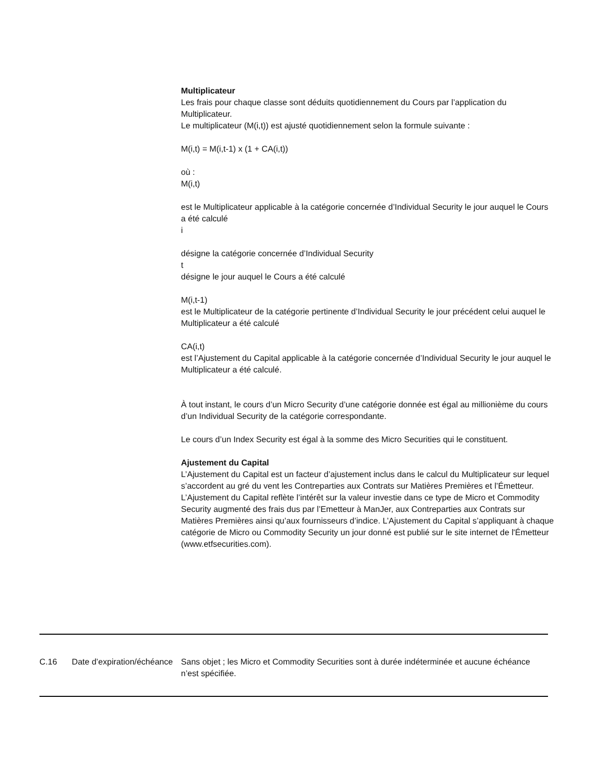Multiplicateur
Les frais pour chaque classe sont déduits quotidiennement du Cours par l’application du Multiplicateur.
Le multiplicateur (M(i,t)) est ajusté quotidiennement selon la formule suivante :
M(i,t) = M(i,t-1) x (1 + CA(i,t))
où :
M(i,t)
est le Multiplicateur applicable à la catégorie concernée d’Individual Security le jour auquel le Cours a été calculé
i
désigne la catégorie concernée d’Individual Security
t
désigne le jour auquel le Cours a été calculé
M(i,t-1)
est le Multiplicateur de la catégorie pertinente d’Individual Security le jour précédent celui auquel le Multiplicateur a été calculé
CA(i,t)
est l’Ajustement du Capital applicable à la catégorie concernée d’Individual Security le jour auquel le Multiplicateur a été calculé.
À tout instant, le cours d’un Micro Security d’une catégorie donnée est égal au millionième du cours d’un Individual Security de la catégorie correspondante.
Le cours d’un Index Security est égal à la somme des Micro Securities qui le constituent.
Ajustement du Capital
L’Ajustement du Capital est un facteur d’ajustement inclus dans le calcul du Multiplicateur sur lequel s’accordent au gré du vent les Contreparties aux Contrats sur Matières Premières et l’Émetteur. L’Ajustement du Capital reflète l’intérêt sur la valeur investie dans ce type de Micro et Commodity Security augmenté des frais dus par l’Emetteur à ManJer, aux Contreparties aux Contrats sur Matières Premières ainsi qu’aux fournisseurs d’indice. L’Ajustement du Capital s’appliquant à chaque catégorie de Micro ou Commodity Security un jour donné est publié sur le site internet de l'Émetteur (www.etfsecurities.com).
| C.16 | Date d’expiration/échéance | Sans objet ; les Micro et Commodity Securities sont à durée indéterminée et aucune échéance n’est spécifiée. |